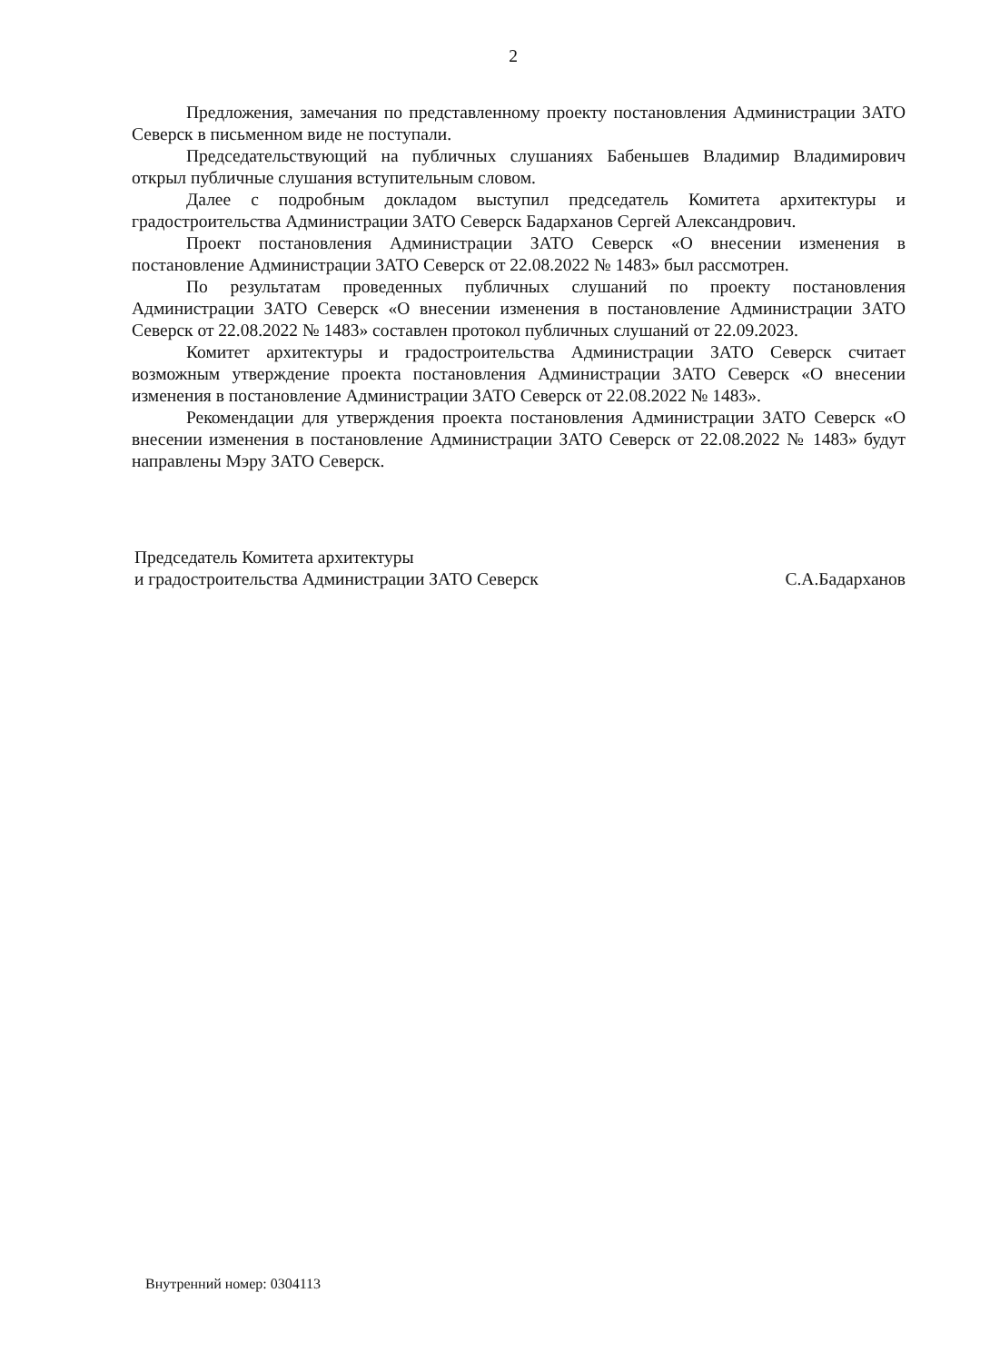2
Предложения, замечания по представленному проекту постановления Администрации ЗАТО Северск в письменном виде не поступали.
Председательствующий на публичных слушаниях Бабеньшев Владимир Владимирович открыл публичные слушания вступительным словом.
Далее с подробным докладом выступил председатель Комитета архитектуры и градостроительства Администрации ЗАТО Северск Бадарханов Сергей Александрович.
Проект постановления Администрации ЗАТО Северск «О внесении изменения в постановление Администрации ЗАТО Северск от 22.08.2022 № 1483» был рассмотрен.
По результатам проведенных публичных слушаний по проекту постановления Администрации ЗАТО Северск «О внесении изменения в постановление Администрации ЗАТО Северск от 22.08.2022 № 1483» составлен протокол публичных слушаний от 22.09.2023.
Комитет архитектуры и градостроительства Администрации ЗАТО Северск считает возможным утверждение проекта постановления Администрации ЗАТО Северск «О внесении изменения в постановление Администрации ЗАТО Северск от 22.08.2022 № 1483».
Рекомендации для утверждения проекта постановления Администрации ЗАТО Северск «О внесении изменения в постановление Администрации ЗАТО Северск от 22.08.2022 № 1483» будут направлены Мэру ЗАТО Северск.
Председатель Комитета архитектуры
и градостроительства Администрации ЗАТО Северск
С.А.Бадарханов
Внутренний номер: 0304113